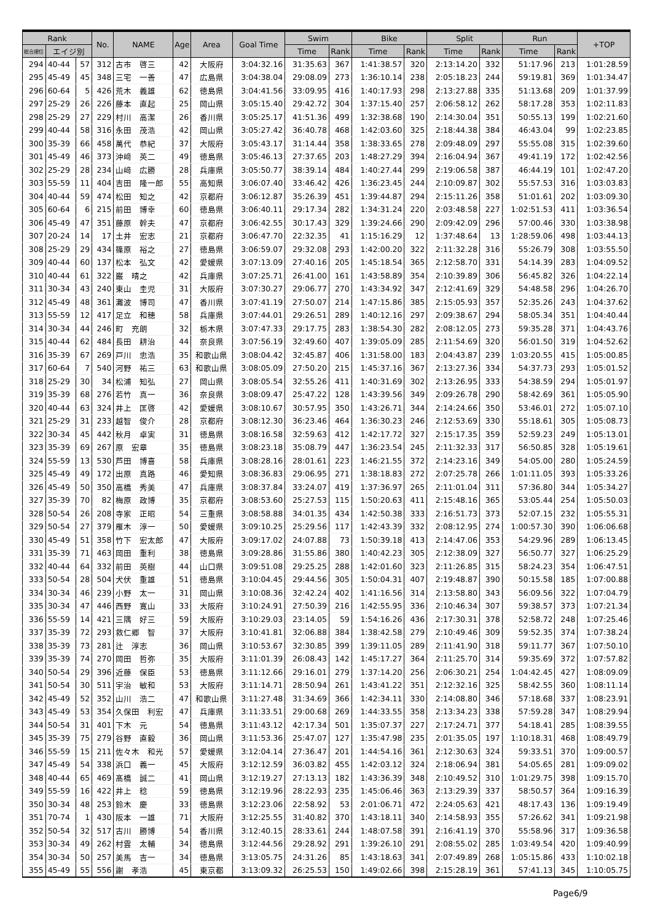| Rank | | | No. | NAME | Age | Area | Goal Time | Swim | | Bike | | Split | | Run | | +TOP |
| --- | --- | --- | --- | --- | --- | --- | --- | --- | --- | --- | --- | --- | --- | --- | --- | --- |
| 総合順位 | エイジ別 | | | | | | | Time | Rank | Time | Rank | Time | Rank | Time | Rank | |
| 294 | 40-44 | 57 | 312 | 古市 啓三 | 42 | 大阪府 | 3:04:32.16 | 31:35.63 | 367 | 1:41:38.57 | 320 | 2:13:14.20 | 332 | 51:17.96 | 213 | 1:01:28.59 |
| 295 | 45-49 | 45 | 348 | 三宅 一善 | 47 | 広島県 | 3:04:38.04 | 29:08.09 | 273 | 1:36:10.14 | 238 | 2:05:18.23 | 244 | 59:19.81 | 369 | 1:01:34.47 |
| 296 | 60-64 | 5 | 426 | 荒木 義雄 | 62 | 徳島県 | 3:04:41.56 | 33:09.95 | 416 | 1:40:17.93 | 298 | 2:13:27.88 | 335 | 51:13.68 | 209 | 1:01:37.99 |
| 297 | 25-29 | 26 | 226 | 藤本 直起 | 25 | 岡山県 | 3:05:15.40 | 29:42.72 | 304 | 1:37:15.40 | 257 | 2:06:58.12 | 262 | 58:17.28 | 353 | 1:02:11.83 |
| 298 | 25-29 | 27 | 229 | 村川 高潔 | 26 | 香川県 | 3:05:25.17 | 41:51.36 | 499 | 1:32:38.68 | 190 | 2:14:30.04 | 351 | 50:55.13 | 199 | 1:02:21.60 |
| 299 | 40-44 | 58 | 316 | 永田 茂浩 | 42 | 岡山県 | 3:05:27.42 | 36:40.78 | 468 | 1:42:03.60 | 325 | 2:18:44.38 | 384 | 46:43.04 | 99 | 1:02:23.85 |
| 300 | 35-39 | 66 | 458 | 萬代 恭紀 | 37 | 大阪府 | 3:05:43.17 | 31:14.44 | 358 | 1:38:33.65 | 278 | 2:09:48.09 | 297 | 55:55.08 | 315 | 1:02:39.60 |
| 301 | 45-49 | 46 | 373 | 沖﨑 英二 | 49 | 徳島県 | 3:05:46.13 | 27:37.65 | 203 | 1:48:27.29 | 394 | 2:16:04.94 | 367 | 49:41.19 | 172 | 1:02:42.56 |
| 302 | 25-29 | 28 | 234 | 山﨑 広勝 | 28 | 兵庫県 | 3:05:50.77 | 38:39.14 | 484 | 1:40:27.44 | 299 | 2:19:06.58 | 387 | 46:44.19 | 101 | 1:02:47.20 |
| 303 | 55-59 | 11 | 404 | 吉田 隆一郎 | 55 | 高知県 | 3:06:07.40 | 33:46.42 | 426 | 1:36:23.45 | 244 | 2:10:09.87 | 302 | 55:57.53 | 316 | 1:03:03.83 |
| 304 | 40-44 | 59 | 474 | 松田 知之 | 42 | 京都府 | 3:06:12.87 | 35:26.39 | 451 | 1:39:44.87 | 294 | 2:15:11.26 | 358 | 51:01.61 | 202 | 1:03:09.30 |
| 305 | 60-64 | 6 | 215 | 前田 博幸 | 60 | 徳島県 | 3:06:40.11 | 29:17.34 | 282 | 1:34:31.24 | 220 | 2:03:48.58 | 227 | 1:02:51.53 | 411 | 1:03:36.54 |
| 306 | 45-49 | 47 | 351 | 藤原 幹夫 | 47 | 京都府 | 3:06:42.55 | 30:17.43 | 329 | 1:39:24.66 | 290 | 2:09:42.09 | 296 | 57:00.46 | 330 | 1:03:38.98 |
| 307 | 20-24 | 14 | 17 | 土井 宏志 | 21 | 京都府 | 3:06:47.70 | 22:32.35 | 41 | 1:15:16.29 | 12 | 1:37:48.64 | 13 | 1:28:59.06 | 498 | 1:03:44.13 |
| 308 | 25-29 | 29 | 434 | 篠原 裕之 | 27 | 徳島県 | 3:06:59.07 | 29:32.08 | 293 | 1:42:00.20 | 322 | 2:11:32.28 | 316 | 55:26.79 | 308 | 1:03:55.50 |
| 309 | 40-44 | 60 | 137 | 松本 弘文 | 42 | 愛媛県 | 3:07:13.09 | 27:40.16 | 205 | 1:45:18.54 | 365 | 2:12:58.70 | 331 | 54:14.39 | 283 | 1:04:09.52 |
| 310 | 40-44 | 61 | 322 | 巌 晴之 | 42 | 兵庫県 | 3:07:25.71 | 26:41.00 | 161 | 1:43:58.89 | 354 | 2:10:39.89 | 306 | 56:45.82 | 326 | 1:04:22.14 |
| 311 | 30-34 | 43 | 240 | 東山 圭児 | 31 | 大阪府 | 3:07:30.27 | 29:06.77 | 270 | 1:43:34.92 | 347 | 2:12:41.69 | 329 | 54:48.58 | 296 | 1:04:26.70 |
| 312 | 45-49 | 48 | 361 | 灘波 博司 | 47 | 香川県 | 3:07:41.19 | 27:50.07 | 214 | 1:47:15.86 | 385 | 2:15:05.93 | 357 | 52:35.26 | 243 | 1:04:37.62 |
| 313 | 55-59 | 12 | 417 | 足立 和穂 | 58 | 兵庫県 | 3:07:44.01 | 29:26.51 | 289 | 1:40:12.16 | 297 | 2:09:38.67 | 294 | 58:05.34 | 351 | 1:04:40.44 |
| 314 | 30-34 | 44 | 246 | 町 充朗 | 32 | 栃木県 | 3:07:47.33 | 29:17.75 | 283 | 1:38:54.30 | 282 | 2:08:12.05 | 273 | 59:35.28 | 371 | 1:04:43.76 |
| 315 | 40-44 | 62 | 484 | 長田 耕治 | 44 | 奈良県 | 3:07:56.19 | 32:49.60 | 407 | 1:39:05.09 | 285 | 2:11:54.69 | 320 | 56:01.50 | 319 | 1:04:52.62 |
| 316 | 35-39 | 67 | 269 | 戸川 忠浩 | 35 | 和歌山県 | 3:08:04.42 | 32:45.87 | 406 | 1:31:58.00 | 183 | 2:04:43.87 | 239 | 1:03:20.55 | 415 | 1:05:00.85 |
| 317 | 60-64 | 7 | 540 | 河野 祐三 | 63 | 和歌山県 | 3:08:05.09 | 27:50.20 | 215 | 1:45:37.16 | 367 | 2:13:27.36 | 334 | 54:37.73 | 293 | 1:05:01.52 |
| 318 | 25-29 | 30 | 34 | 松浦 知弘 | 27 | 岡山県 | 3:08:05.54 | 32:55.26 | 411 | 1:40:31.69 | 302 | 2:13:26.95 | 333 | 54:38.59 | 294 | 1:05:01.97 |
| 319 | 35-39 | 68 | 276 | 若竹 真一 | 36 | 奈良県 | 3:08:09.47 | 25:47.22 | 128 | 1:43:39.56 | 349 | 2:09:26.78 | 290 | 58:42.69 | 361 | 1:05:05.90 |
| 320 | 40-44 | 63 | 324 | 井上 匡啓 | 42 | 愛媛県 | 3:08:10.67 | 30:57.95 | 350 | 1:43:26.71 | 344 | 2:14:24.66 | 350 | 53:46.01 | 272 | 1:05:07.10 |
| 321 | 25-29 | 31 | 233 | 越智 俊介 | 28 | 京都府 | 3:08:12.30 | 36:23.46 | 464 | 1:36:30.23 | 246 | 2:12:53.69 | 330 | 55:18.61 | 305 | 1:05:08.73 |
| 322 | 30-34 | 45 | 442 | 秋月 卓実 | 31 | 徳島県 | 3:08:16.58 | 32:59.63 | 412 | 1:42:17.72 | 327 | 2:15:17.35 | 359 | 52:59.23 | 249 | 1:05:13.01 |
| 323 | 35-39 | 69 | 267 | 原 宏章 | 35 | 徳島県 | 3:08:23.18 | 35:08.79 | 447 | 1:36:23.54 | 245 | 2:11:32.33 | 317 | 56:50.85 | 328 | 1:05:19.61 |
| 324 | 55-59 | 13 | 530 | 芦田 博喜 | 58 | 兵庫県 | 3:08:28.16 | 28:01.61 | 223 | 1:46:21.55 | 372 | 2:14:23.16 | 349 | 54:05.00 | 280 | 1:05:24.59 |
| 325 | 45-49 | 49 | 172 | 出原 真路 | 46 | 愛知県 | 3:08:36.83 | 29:06.95 | 271 | 1:38:18.83 | 272 | 2:07:25.78 | 266 | 1:01:11.05 | 393 | 1:05:33.26 |
| 326 | 45-49 | 50 | 350 | 高橋 秀美 | 47 | 兵庫県 | 3:08:37.84 | 33:24.07 | 419 | 1:37:36.97 | 265 | 2:11:01.04 | 311 | 57:36.80 | 344 | 1:05:34.27 |
| 327 | 35-39 | 70 | 82 | 梅原 政博 | 35 | 京都府 | 3:08:53.60 | 25:27.53 | 115 | 1:50:20.63 | 411 | 2:15:48.16 | 365 | 53:05.44 | 254 | 1:05:50.03 |
| 328 | 50-54 | 26 | 208 | 寺家 正昭 | 54 | 三重県 | 3:08:58.88 | 34:01.35 | 434 | 1:42:50.38 | 333 | 2:16:51.73 | 373 | 52:07.15 | 232 | 1:05:55.31 |
| 329 | 50-54 | 27 | 379 | 雁木 淳一 | 50 | 愛媛県 | 3:09:10.25 | 25:29.56 | 117 | 1:42:43.39 | 332 | 2:08:12.95 | 274 | 1:00:57.30 | 390 | 1:06:06.68 |
| 330 | 45-49 | 51 | 358 | 竹下 宏太郎 | 47 | 大阪府 | 3:09:17.02 | 24:07.88 | 73 | 1:50:39.18 | 413 | 2:14:47.06 | 353 | 54:29.96 | 289 | 1:06:13.45 |
| 331 | 35-39 | 71 | 463 | 岡田 重利 | 38 | 徳島県 | 3:09:28.86 | 31:55.86 | 380 | 1:40:42.23 | 305 | 2:12:38.09 | 327 | 56:50.77 | 327 | 1:06:25.29 |
| 332 | 40-44 | 64 | 332 | 前田 英樹 | 44 | 山口県 | 3:09:51.08 | 29:25.25 | 288 | 1:42:01.60 | 323 | 2:11:26.85 | 315 | 58:24.23 | 354 | 1:06:47.51 |
| 333 | 50-54 | 28 | 504 | 犬伏 重雄 | 51 | 徳島県 | 3:10:04.45 | 29:44.56 | 305 | 1:50:04.31 | 407 | 2:19:48.87 | 390 | 50:15.58 | 185 | 1:07:00.88 |
| 334 | 30-34 | 46 | 239 | 小野 太一 | 31 | 岡山県 | 3:10:08.36 | 32:42.24 | 402 | 1:41:16.56 | 314 | 2:13:58.80 | 343 | 56:09.56 | 322 | 1:07:04.79 |
| 335 | 30-34 | 47 | 446 | 西野 寛山 | 33 | 大阪府 | 3:10:24.91 | 27:50.39 | 216 | 1:42:55.95 | 336 | 2:10:46.34 | 307 | 59:38.57 | 373 | 1:07:21.34 |
| 336 | 55-59 | 14 | 421 | 三隅 好三 | 59 | 大阪府 | 3:10:29.03 | 23:14.05 | 59 | 1:54:16.26 | 436 | 2:17:30.31 | 378 | 52:58.72 | 248 | 1:07:25.46 |
| 337 | 35-39 | 72 | 293 | 救仁郷 智 | 37 | 大阪府 | 3:10:41.81 | 32:06.88 | 384 | 1:38:42.58 | 279 | 2:10:49.46 | 309 | 59:52.35 | 374 | 1:07:38.24 |
| 338 | 35-39 | 73 | 281 | 辻 淳志 | 36 | 岡山県 | 3:10:53.67 | 32:30.85 | 399 | 1:39:11.05 | 289 | 2:11:41.90 | 318 | 59:11.77 | 367 | 1:07:50.10 |
| 339 | 35-39 | 74 | 270 | 岡田 哲弥 | 35 | 大阪府 | 3:11:01.39 | 26:08.43 | 142 | 1:45:17.27 | 364 | 2:11:25.70 | 314 | 59:35.69 | 372 | 1:07:57.82 |
| 340 | 50-54 | 29 | 396 | 近藤 保臣 | 53 | 徳島県 | 3:11:12.66 | 29:16.01 | 279 | 1:37:14.20 | 256 | 2:06:30.21 | 254 | 1:04:42.45 | 427 | 1:08:09.09 |
| 341 | 50-54 | 30 | 511 | 宇治 敏和 | 53 | 大阪府 | 3:11:14.71 | 28:50.94 | 261 | 1:43:41.22 | 351 | 2:12:32.16 | 325 | 58:42.55 | 360 | 1:08:11.14 |
| 342 | 45-49 | 52 | 352 | 山川 浩二 | 47 | 和歌山県 | 3:11:27.48 | 31:34.69 | 366 | 1:42:34.11 | 330 | 2:14:08.80 | 346 | 57:18.68 | 337 | 1:08:23.91 |
| 343 | 45-49 | 53 | 354 | 久保田 利宏 | 47 | 兵庫県 | 3:11:33.51 | 29:00.68 | 269 | 1:44:33.55 | 358 | 2:13:34.23 | 338 | 57:59.28 | 347 | 1:08:29.94 |
| 344 | 50-54 | 31 | 401 | 下木 元 | 54 | 徳島県 | 3:11:43.12 | 42:17.34 | 501 | 1:35:07.37 | 227 | 2:17:24.71 | 377 | 54:18.41 | 285 | 1:08:39.55 |
| 345 | 35-39 | 75 | 279 | 谷野 直毅 | 36 | 岡山県 | 3:11:53.36 | 25:47.07 | 127 | 1:35:47.98 | 235 | 2:01:35.05 | 197 | 1:10:18.31 | 468 | 1:08:49.79 |
| 346 | 55-59 | 15 | 211 | 佐々木 和光 | 57 | 愛媛県 | 3:12:04.14 | 27:36.47 | 201 | 1:44:54.16 | 361 | 2:12:30.63 | 324 | 59:33.51 | 370 | 1:09:00.57 |
| 347 | 45-49 | 54 | 338 | 浜口 義一 | 45 | 大阪府 | 3:12:12.59 | 36:03.82 | 455 | 1:42:03.12 | 324 | 2:18:06.94 | 381 | 54:05.65 | 281 | 1:09:09.02 |
| 348 | 40-44 | 65 | 469 | 髙橋 誠二 | 41 | 岡山県 | 3:12:19.27 | 27:13.13 | 182 | 1:43:36.39 | 348 | 2:10:49.52 | 310 | 1:01:29.75 | 398 | 1:09:15.70 |
| 349 | 55-59 | 16 | 422 | 井上 稔 | 59 | 徳島県 | 3:12:19.96 | 28:22.93 | 235 | 1:45:06.46 | 363 | 2:13:29.39 | 337 | 58:50.57 | 364 | 1:09:16.39 |
| 350 | 30-34 | 48 | 253 | 鈴木 慶 | 33 | 徳島県 | 3:12:23.06 | 22:58.92 | 53 | 2:01:06.71 | 472 | 2:24:05.63 | 421 | 48:17.43 | 136 | 1:09:19.49 |
| 351 | 70-74 | 1 | 430 | 阪本 一雄 | 71 | 大阪府 | 3:12:25.55 | 31:40.82 | 370 | 1:43:18.11 | 340 | 2:14:58.93 | 355 | 57:26.62 | 341 | 1:09:21.98 |
| 352 | 50-54 | 32 | 517 | 古川 勝博 | 54 | 香川県 | 3:12:40.15 | 28:33.61 | 244 | 1:48:07.58 | 391 | 2:16:41.19 | 370 | 55:58.96 | 317 | 1:09:36.58 |
| 353 | 30-34 | 49 | 262 | 村雲 太輔 | 34 | 徳島県 | 3:12:44.56 | 29:28.92 | 291 | 1:39:26.10 | 291 | 2:08:55.02 | 285 | 1:03:49.54 | 420 | 1:09:40.99 |
| 354 | 30-34 | 50 | 257 | 美馬 吉一 | 34 | 徳島県 | 3:13:05.75 | 24:31.26 | 85 | 1:43:18.63 | 341 | 2:07:49.89 | 268 | 1:05:15.86 | 433 | 1:10:02.18 |
| 355 | 45-49 | 55 | 556 | 謝 孝浩 | 45 | 東京都 | 3:13:09.32 | 26:25.53 | 150 | 1:49:02.66 | 398 | 2:15:28.19 | 361 | 57:41.13 | 345 | 1:10:05.75 |
Page6/9